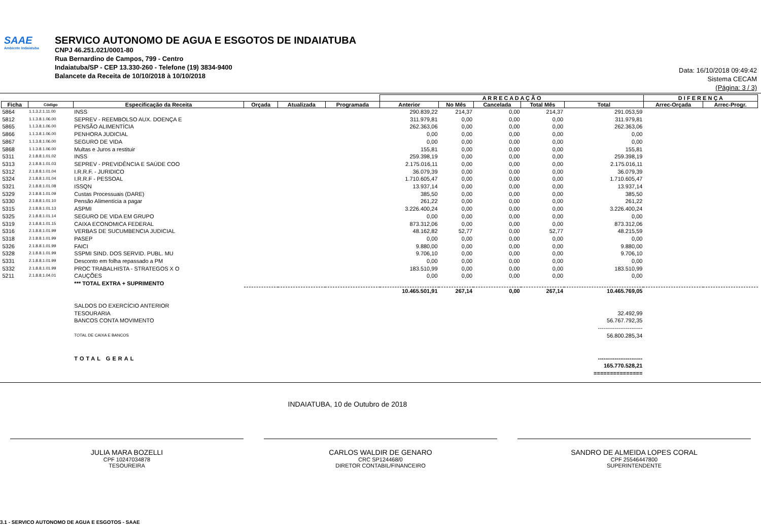SAAE
Ambiente Indaiatuba
SERVICO AUTONOMO DE AGUA E ESGOTOS DE INDAIATUBA
CNPJ 46.251.021/0001-80
Rua Bernardino de Campos, 799 - Centro
Indaiatuba/SP - CEP 13.330-260 - Telefone (19) 3834-9400
Balancete da Receita de 10/10/2018 à 10/10/2018
Data: 16/10/2018 09:49:42
Sistema CECAM
(Página: 3 / 3)
| | | | | | | A R R E C A D A Ç Ã O | | | | | D I F E R E N Ç A | |
| --- | --- | --- | --- | --- | --- | --- | --- | --- | --- | --- | --- | --- |
| Ficha | Código | Especificação da Receita | Orçada | Atualizada | Programada | Anterior | No Mês | Cancelada | Total Mês | Total | Arrec-Orçada | Arrec-Progr. |
| 5864 | 1.1.3.2.1.11.00 | INSS | | | | 290.839,22 | 214,37 | 0,00 | 214,37 | 291.053,59 | | |
| 5812 | 1.1.3.8.1.06.00 | SEPREV - REEMBOLSO AUX. DOENÇA E | | | | 311.979,81 | 0,00 | 0,00 | 0,00 | 311.979,81 | | |
| 5865 | 1.1.3.8.1.06.00 | PENSÃO ALIMENTÍCIA | | | | 262.363,06 | 0,00 | 0,00 | 0,00 | 262.363,06 | | |
| 5866 | 1.1.3.8.1.06.00 | PENHORA JUDICIAL | | | | 0,00 | 0,00 | 0,00 | 0,00 | 0,00 | | |
| 5867 | 1.1.3.8.1.06.00 | SEGURO DE VIDA | | | | 0,00 | 0,00 | 0,00 | 0,00 | 0,00 | | |
| 5868 | 1.1.3.8.1.06.00 | Multas e Juros a restituir | | | | 155,81 | 0,00 | 0,00 | 0,00 | 155,81 | | |
| 5311 | 2.1.8.8.1.01.02 | INSS | | | | 259.398,19 | 0,00 | 0,00 | 0,00 | 259.398,19 | | |
| 5313 | 2.1.8.8.1.01.03 | SEPREV - PREVIDÊNCIA E SAÚDE COO | | | | 2.175.016,11 | 0,00 | 0,00 | 0,00 | 2.175.016,11 | | |
| 5312 | 2.1.8.8.1.01.04 | I.R.R.F. - JURIDICO | | | | 36.079,39 | 0,00 | 0,00 | 0,00 | 36.079,39 | | |
| 5324 | 2.1.8.8.1.01.04 | I.R.R.F - PESSOAL | | | | 1.710.605,47 | 0,00 | 0,00 | 0,00 | 1.710.605,47 | | |
| 5321 | 2.1.8.8.1.01.08 | ISSQN | | | | 13.937,14 | 0,00 | 0,00 | 0,00 | 13.937,14 | | |
| 5329 | 2.1.8.8.1.01.09 | Custas Processuais (DARE) | | | | 385,50 | 0,00 | 0,00 | 0,00 | 385,50 | | |
| 5330 | 2.1.8.8.1.01.10 | Pensão Alimentícia a pagar | | | | 261,22 | 0,00 | 0,00 | 0,00 | 261,22 | | |
| 5315 | 2.1.8.8.1.01.13 | ASPMI | | | | 3.226.400,24 | 0,00 | 0,00 | 0,00 | 3.226.400,24 | | |
| 5325 | 2.1.8.8.1.01.14 | SEGURO DE VIDA EM GRUPO | | | | 0,00 | 0,00 | 0,00 | 0,00 | 0,00 | | |
| 5319 | 2.1.8.8.1.01.15 | CAIXA ECONOMICA FEDERAL | | | | 873.312,06 | 0,00 | 0,00 | 0,00 | 873.312,06 | | |
| 5316 | 2.1.8.8.1.01.99 | VERBAS DE SUCUMBENCIA JUDICIAL | | | | 48.162,82 | 52,77 | 0,00 | 52,77 | 48.215,59 | | |
| 5318 | 2.1.8.8.1.01.99 | PASEP | | | | 0,00 | 0,00 | 0,00 | 0,00 | 0,00 | | |
| 5326 | 2.1.8.8.1.01.99 | FAICI | | | | 9.880,00 | 0,00 | 0,00 | 0,00 | 9.880,00 | | |
| 5328 | 2.1.8.8.1.01.99 | SSPMI SIND. DOS SERVID. PUBL. MU | | | | 9.706,10 | 0,00 | 0,00 | 0,00 | 9.706,10 | | |
| 5331 | 2.1.8.8.1.01.99 | Desconto em folha repassado a PM | | | | 0,00 | 0,00 | 0,00 | 0,00 | 0,00 | | |
| 5332 | 2.1.8.8.1.01.99 | PROC TRABALHISTA - STRATEGOS X O | | | | 183.510,99 | 0,00 | 0,00 | 0,00 | 183.510,99 | | |
| 5211 | 2.1.8.8.1.04.01 | CAUÇÕES | | | | 0,00 | 0,00 | 0,00 | 0,00 | 0,00 | | |
| | | *** TOTAL EXTRA + SUPRIMENTO | | | | | | | | | | |
| | | | | | | 10.465.501,91 | 267,14 | 0,00 | 267,14 | 10.465.769,05 | | |
| | | SALDOS DO EXERCÍCIO ANTERIOR | | | | | | | | | | |
| | | TESOURARIA | | | | | | | | 32.492,99 | | |
| | | BANCOS CONTA MOVIMENTO | | | | | | | | 56.767.792,35 | | |
| | | | | | | | | | | ------------------------ | | |
| | | TOTAL DE CAIXA E BANCOS | | | | | | | | 56.800.285,34 | | |
| | | TOTAL GERAL | | | | | | | | ------------------------ | | |
| | | | | | | | | | | 165.770.528,21 | | |
| | | | | | | | | | | =============== | | |
INDAIATUBA, 10 de Outubro de 2018
JULIA MARA BOZELLI
CPF 10247034878
TESOUREIRA
CARLOS WALDIR DE GENARO
CRC SP124468/0
DIRETOR CONTABIL/FINANCEIRO
SANDRO DE ALMEIDA LOPES CORAL
CPF 25546447800
SUPERINTENDENTE
3.1 - SERVICO AUTONOMO DE AGUA E ESGOTOS - SAAE